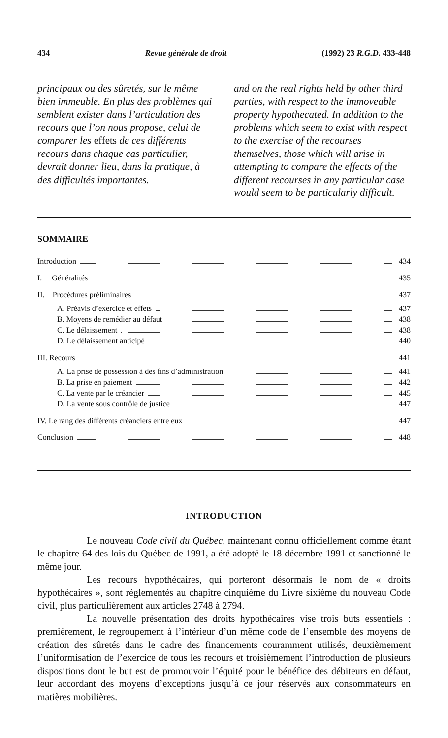434 Revue générale de droit (1992) 23 R.G.D. 433-448
principaux ou des sûretés, sur le même bien immeuble. En plus des problèmes qui semblent exister dans l’articulation des recours que l’on nous propose, celui de comparer les effets de ces différents recours dans chaque cas particulier, devrait donner lieu, dans la pratique, à des difficultés importantes.
and on the real rights held by other third parties, with respect to the immoveable property hypothecated. In addition to the problems which seem to exist with respect to the exercise of the recourses themselves, those which will arise in attempting to compare the effects of the different recourses in any particular case would seem to be particularly difficult.
SOMMAIRE
Introduction 434
I. Généralités 435
II. Procédures préliminaires 437
A. Préavis d’exercice et effets 437
B. Moyens de remédier au défaut 438
C. Le délaissement 438
D. Le délaissement anticipé 440
III. Recours 441
A. La prise de possession à des fins d’administration 441
B. La prise en paiement 442
C. La vente par le créancier 445
D. La vente sous contrôle de justice 447
IV. Le rang des différents créanciers entre eux 447
Conclusion 448
INTRODUCTION
Le nouveau Code civil du Québec, maintenant connu officiellement comme étant le chapitre 64 des lois du Québec de 1991, a été adopté le 18 décembre 1991 et sanctionné le même jour.
Les recours hypothécaires, qui porteront désormais le nom de « droits hypothécaires », sont réglementés au chapitre cinquième du Livre sixième du nouveau Code civil, plus particulièrement aux articles 2748 à 2794.
La nouvelle présentation des droits hypothécaires vise trois buts essentiels : premièrement, le regroupement à l’intérieur d’un même code de l’ensemble des moyens de création des sûretés dans le cadre des financements couramment utilisés, deuxièmement l’uniformisation de l’exercice de tous les recours et troisièmement l’introduction de plusieurs dispositions dont le but est de promouvoir l’équité pour le bénéfice des débiteurs en défaut, leur accordant des moyens d’exceptions jusqu’à ce jour réservés aux consommateurs en matières mobilières.